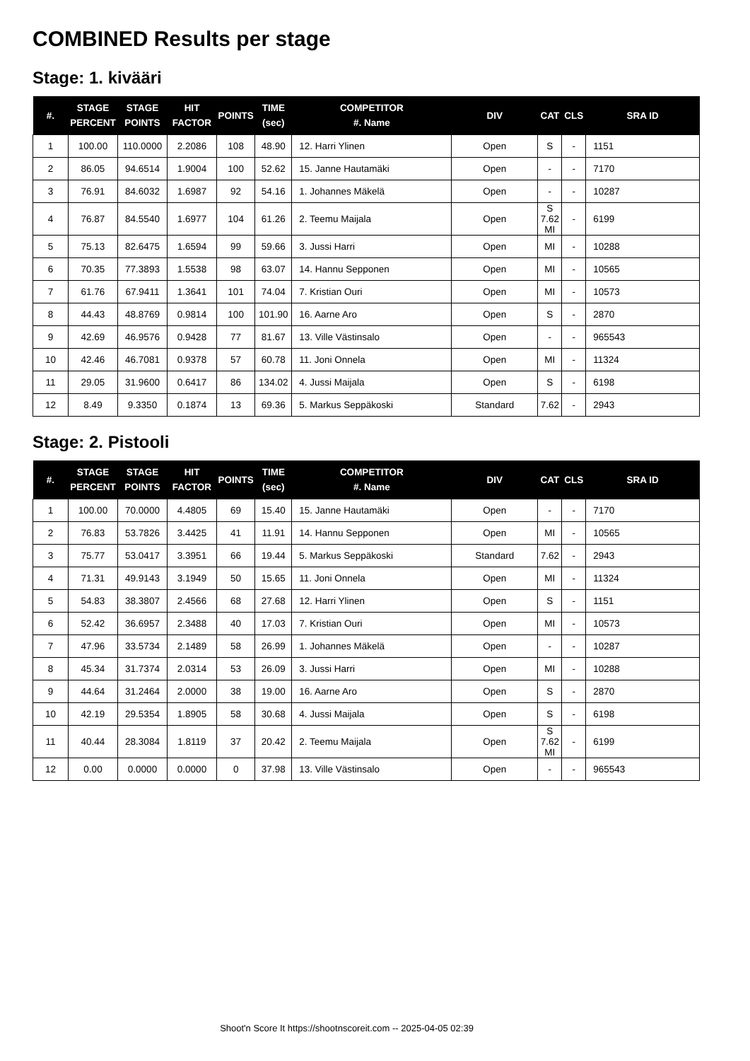COMBINED Results per stage
Stage: 1. kivääri
| #. | STAGE PERCENT | STAGE POINTS | HIT FACTOR | POINTS | TIME (sec) | COMPETITOR #. Name | DIV | CAT | CLS | SRA ID |
| --- | --- | --- | --- | --- | --- | --- | --- | --- | --- | --- |
| 1 | 100.00 | 110.0000 | 2.2086 | 108 | 48.90 | 12. Harri Ylinen | Open | S | - | 1151 |
| 2 | 86.05 | 94.6514 | 1.9004 | 100 | 52.62 | 15. Janne Hautamäki | Open | - | - | 7170 |
| 3 | 76.91 | 84.6032 | 1.6987 | 92 | 54.16 | 1. Johannes Mäkelä | Open | - | - | 10287 |
| 4 | 76.87 | 84.5540 | 1.6977 | 104 | 61.26 | 2. Teemu Maijala | Open | S 7.62 MI | - | 6199 |
| 5 | 75.13 | 82.6475 | 1.6594 | 99 | 59.66 | 3. Jussi Harri | Open | MI | - | 10288 |
| 6 | 70.35 | 77.3893 | 1.5538 | 98 | 63.07 | 14. Hannu Sepponen | Open | MI | - | 10565 |
| 7 | 61.76 | 67.9411 | 1.3641 | 101 | 74.04 | 7. Kristian Ouri | Open | MI | - | 10573 |
| 8 | 44.43 | 48.8769 | 0.9814 | 100 | 101.90 | 16. Aarne Aro | Open | S | - | 2870 |
| 9 | 42.69 | 46.9576 | 0.9428 | 77 | 81.67 | 13. Ville Västinsalo | Open | - | - | 965543 |
| 10 | 42.46 | 46.7081 | 0.9378 | 57 | 60.78 | 11. Joni Onnela | Open | MI | - | 11324 |
| 11 | 29.05 | 31.9600 | 0.6417 | 86 | 134.02 | 4. Jussi Maijala | Open | S | - | 6198 |
| 12 | 8.49 | 9.3350 | 0.1874 | 13 | 69.36 | 5. Markus Seppäkoski | Standard | 7.62 | - | 2943 |
Stage: 2. Pistooli
| #. | STAGE PERCENT | STAGE POINTS | HIT FACTOR | POINTS | TIME (sec) | COMPETITOR #. Name | DIV | CAT | CLS | SRA ID |
| --- | --- | --- | --- | --- | --- | --- | --- | --- | --- | --- |
| 1 | 100.00 | 70.0000 | 4.4805 | 69 | 15.40 | 15. Janne Hautamäki | Open | - | - | 7170 |
| 2 | 76.83 | 53.7826 | 3.4425 | 41 | 11.91 | 14. Hannu Sepponen | Open | MI | - | 10565 |
| 3 | 75.77 | 53.0417 | 3.3951 | 66 | 19.44 | 5. Markus Seppäkoski | Standard | 7.62 | - | 2943 |
| 4 | 71.31 | 49.9143 | 3.1949 | 50 | 15.65 | 11. Joni Onnela | Open | MI | - | 11324 |
| 5 | 54.83 | 38.3807 | 2.4566 | 68 | 27.68 | 12. Harri Ylinen | Open | S | - | 1151 |
| 6 | 52.42 | 36.6957 | 2.3488 | 40 | 17.03 | 7. Kristian Ouri | Open | MI | - | 10573 |
| 7 | 47.96 | 33.5734 | 2.1489 | 58 | 26.99 | 1. Johannes Mäkelä | Open | - | - | 10287 |
| 8 | 45.34 | 31.7374 | 2.0314 | 53 | 26.09 | 3. Jussi Harri | Open | MI | - | 10288 |
| 9 | 44.64 | 31.2464 | 2.0000 | 38 | 19.00 | 16. Aarne Aro | Open | S | - | 2870 |
| 10 | 42.19 | 29.5354 | 1.8905 | 58 | 30.68 | 4. Jussi Maijala | Open | S | - | 6198 |
| 11 | 40.44 | 28.3084 | 1.8119 | 37 | 20.42 | 2. Teemu Maijala | Open | S 7.62 MI | - | 6199 |
| 12 | 0.00 | 0.0000 | 0.0000 | 0 | 37.98 | 13. Ville Västinsalo | Open | - | - | 965543 |
Shoot'n Score It https://shootnscoreit.com -- 2025-04-05 02:39